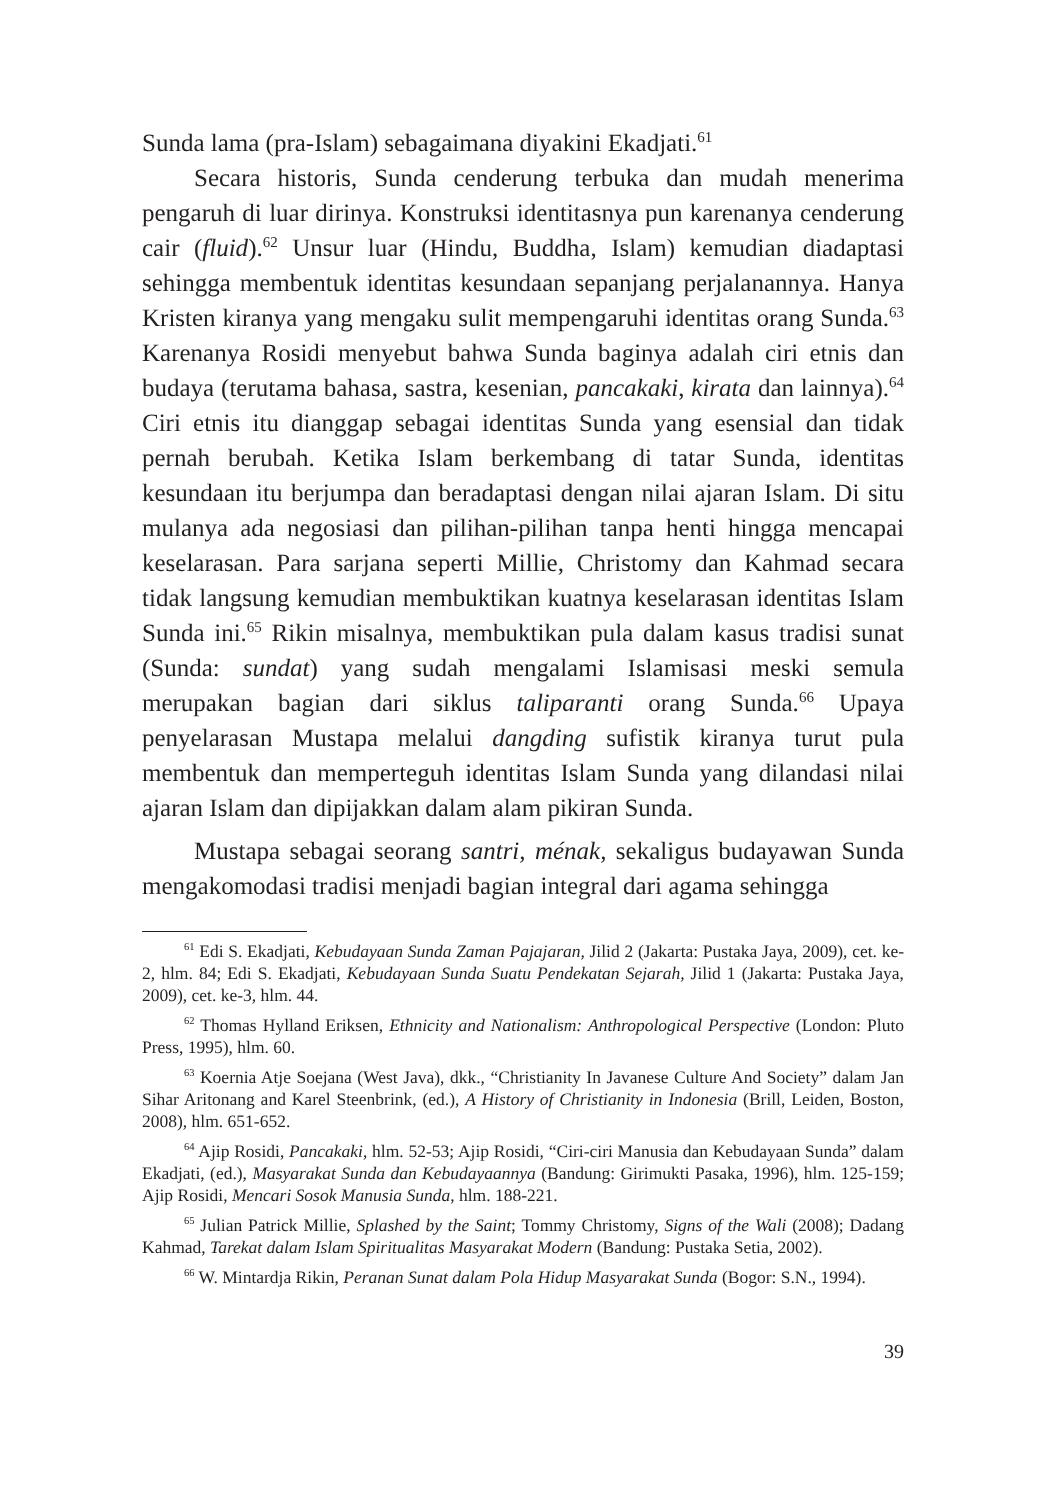Sunda lama (pra-Islam) sebagaimana diyakini Ekadjati.<sup>61</sup>
Secara historis, Sunda cenderung terbuka dan mudah menerima pengaruh di luar dirinya. Konstruksi identitasnya pun karenanya cenderung cair (fluid).<sup>62</sup> Unsur luar (Hindu, Buddha, Islam) kemudian diadaptasi sehingga membentuk identitas kesundaan sepanjang perjalanannya. Hanya Kristen kiranya yang mengaku sulit mempengaruhi identitas orang Sunda.<sup>63</sup> Karenanya Rosidi menyebut bahwa Sunda baginya adalah ciri etnis dan budaya (terutama bahasa, sastra, kesenian, pancakaki, kirata dan lainnya).<sup>64</sup> Ciri etnis itu dianggap sebagai identitas Sunda yang esensial dan tidak pernah berubah. Ketika Islam berkembang di tatar Sunda, identitas kesundaan itu berjumpa dan beradaptasi dengan nilai ajaran Islam. Di situ mulanya ada negosiasi dan pilihan-pilihan tanpa henti hingga mencapai keselarasan. Para sarjana seperti Millie, Christomy dan Kahmad secara tidak langsung kemudian membuktikan kuatnya keselarasan identitas Islam Sunda ini.<sup>65</sup> Rikin misalnya, membuktikan pula dalam kasus tradisi sunat (Sunda: sundat) yang sudah mengalami Islamisasi meski semula merupakan bagian dari siklus taliparanti orang Sunda.<sup>66</sup> Upaya penyelarasan Mustapa melalui dangding sufistik kiranya turut pula membentuk dan memperteguh identitas Islam Sunda yang dilandasi nilai ajaran Islam dan dipijakkan dalam alam pikiran Sunda.
Mustapa sebagai seorang santri, ménak, sekaligus budayawan Sunda mengakomodasi tradisi menjadi bagian integral dari agama sehingga
<sup>61</sup> Edi S. Ekadjati, Kebudayaan Sunda Zaman Pajajaran, Jilid 2 (Jakarta: Pustaka Jaya, 2009), cet. ke-2, hlm. 84; Edi S. Ekadjati, Kebudayaan Sunda Suatu Pendekatan Sejarah, Jilid 1 (Jakarta: Pustaka Jaya, 2009), cet. ke-3, hlm. 44.
<sup>62</sup> Thomas Hylland Eriksen, Ethnicity and Nationalism: Anthropological Perspective (London: Pluto Press, 1995), hlm. 60.
<sup>63</sup> Koernia Atje Soejana (West Java), dkk., “Christianity In Javanese Culture And Society” dalam Jan Sihar Aritonang and Karel Steenbrink, (ed.), A History of Christianity in Indonesia (Brill, Leiden, Boston, 2008), hlm. 651-652.
<sup>64</sup> Ajip Rosidi, Pancakaki, hlm. 52-53; Ajip Rosidi, “Ciri-ciri Manusia dan Kebudayaan Sunda” dalam Ekadjati, (ed.), Masyarakat Sunda dan Kebudayaannya (Bandung: Girimukti Pasaka, 1996), hlm. 125-159; Ajip Rosidi, Mencari Sosok Manusia Sunda, hlm. 188-221.
<sup>65</sup> Julian Patrick Millie, Splashed by the Saint; Tommy Christomy, Signs of the Wali (2008); Dadang Kahmad, Tarekat dalam Islam Spiritualitas Masyarakat Modern (Bandung: Pustaka Setia, 2002).
<sup>66</sup> W. Mintardja Rikin, Peranan Sunat dalam Pola Hidup Masyarakat Sunda (Bogor: S.N., 1994).
39